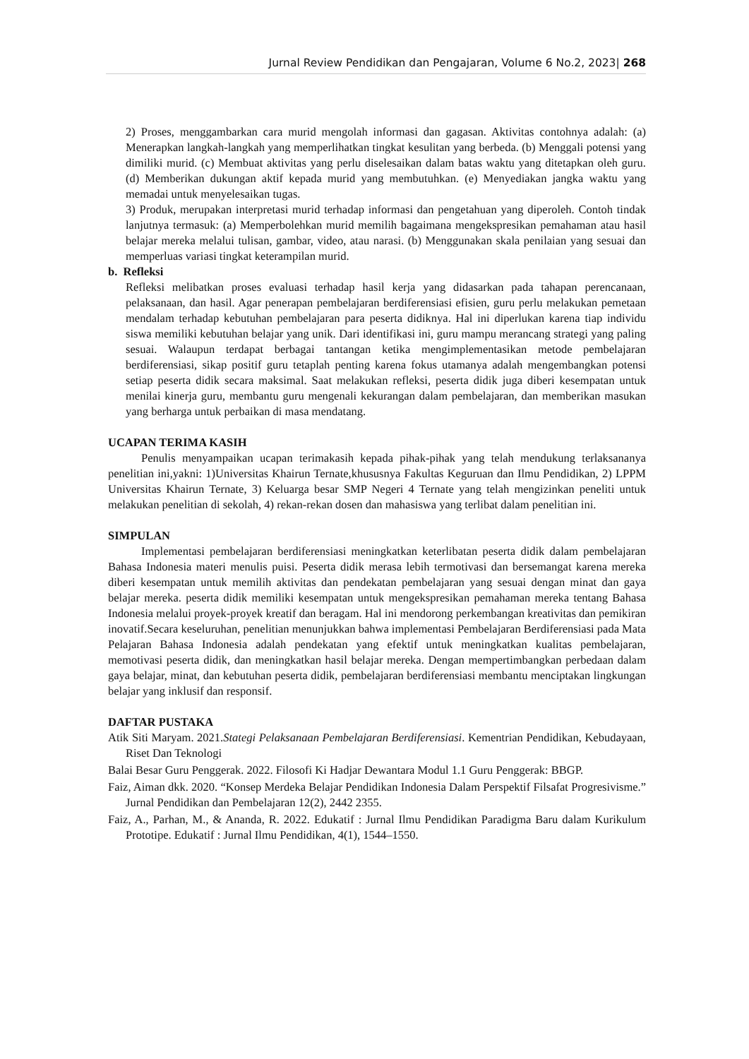Jurnal Review Pendidikan dan Pengajaran, Volume 6 No.2, 2023| 268
2) Proses, menggambarkan cara murid mengolah informasi dan gagasan. Aktivitas contohnya adalah: (a) Menerapkan langkah-langkah yang memperlihatkan tingkat kesulitan yang berbeda. (b) Menggali potensi yang dimiliki murid. (c) Membuat aktivitas yang perlu diselesaikan dalam batas waktu yang ditetapkan oleh guru. (d) Memberikan dukungan aktif kepada murid yang membutuhkan. (e) Menyediakan jangka waktu yang memadai untuk menyelesaikan tugas.
3) Produk, merupakan interpretasi murid terhadap informasi dan pengetahuan yang diperoleh. Contoh tindak lanjutnya termasuk: (a) Memperbolehkan murid memilih bagaimana mengekspresikan pemahaman atau hasil belajar mereka melalui tulisan, gambar, video, atau narasi. (b) Menggunakan skala penilaian yang sesuai dan memperluas variasi tingkat keterampilan murid.
b. Refleksi
Refleksi melibatkan proses evaluasi terhadap hasil kerja yang didasarkan pada tahapan perencanaan, pelaksanaan, dan hasil. Agar penerapan pembelajaran berdiferensiasi efisien, guru perlu melakukan pemetaan mendalam terhadap kebutuhan pembelajaran para peserta didiknya. Hal ini diperlukan karena tiap individu siswa memiliki kebutuhan belajar yang unik. Dari identifikasi ini, guru mampu merancang strategi yang paling sesuai. Walaupun terdapat berbagai tantangan ketika mengimplementasikan metode pembelajaran berdiferensiasi, sikap positif guru tetaplah penting karena fokus utamanya adalah mengembangkan potensi setiap peserta didik secara maksimal. Saat melakukan refleksi, peserta didik juga diberi kesempatan untuk menilai kinerja guru, membantu guru mengenali kekurangan dalam pembelajaran, dan memberikan masukan yang berharga untuk perbaikan di masa mendatang.
UCAPAN TERIMA KASIH
Penulis menyampaikan ucapan terimakasih kepada pihak-pihak yang telah mendukung terlaksananya penelitian ini,yakni: 1)Universitas Khairun Ternate,khususnya Fakultas Keguruan dan Ilmu Pendidikan, 2) LPPM Universitas Khairun Ternate, 3) Keluarga besar SMP Negeri 4 Ternate yang telah mengizinkan peneliti untuk melakukan penelitian di sekolah, 4) rekan-rekan dosen dan mahasiswa yang terlibat dalam penelitian ini.
SIMPULAN
Implementasi pembelajaran berdiferensiasi meningkatkan keterlibatan peserta didik dalam pembelajaran Bahasa Indonesia materi menulis puisi. Peserta didik merasa lebih termotivasi dan bersemangat karena mereka diberi kesempatan untuk memilih aktivitas dan pendekatan pembelajaran yang sesuai dengan minat dan gaya belajar mereka. peserta didik memiliki kesempatan untuk mengekspresikan pemahaman mereka tentang Bahasa Indonesia melalui proyek-proyek kreatif dan beragam. Hal ini mendorong perkembangan kreativitas dan pemikiran inovatif.Secara keseluruhan, penelitian menunjukkan bahwa implementasi Pembelajaran Berdiferensiasi pada Mata Pelajaran Bahasa Indonesia adalah pendekatan yang efektif untuk meningkatkan kualitas pembelajaran, memotivasi peserta didik, dan meningkatkan hasil belajar mereka. Dengan mempertimbangkan perbedaan dalam gaya belajar, minat, dan kebutuhan peserta didik, pembelajaran berdiferensiasi membantu menciptakan lingkungan belajar yang inklusif dan responsif.
DAFTAR PUSTAKA
Atik Siti Maryam. 2021.Stategi Pelaksanaan Pembelajaran Berdiferensiasi. Kementrian Pendidikan, Kebudayaan, Riset Dan Teknologi
Balai Besar Guru Penggerak. 2022. Filosofi Ki Hadjar Dewantara Modul 1.1 Guru Penggerak: BBGP.
Faiz, Aiman dkk. 2020. “Konsep Merdeka Belajar Pendidikan Indonesia Dalam Perspektif Filsafat Progresivisme.” Jurnal Pendidikan dan Pembelajaran 12(2), 2442 2355.
Faiz, A., Parhan, M., & Ananda, R. 2022. Edukatif : Jurnal Ilmu Pendidikan Paradigma Baru dalam Kurikulum Prototipe. Edukatif : Jurnal Ilmu Pendidikan, 4(1), 1544–1550.